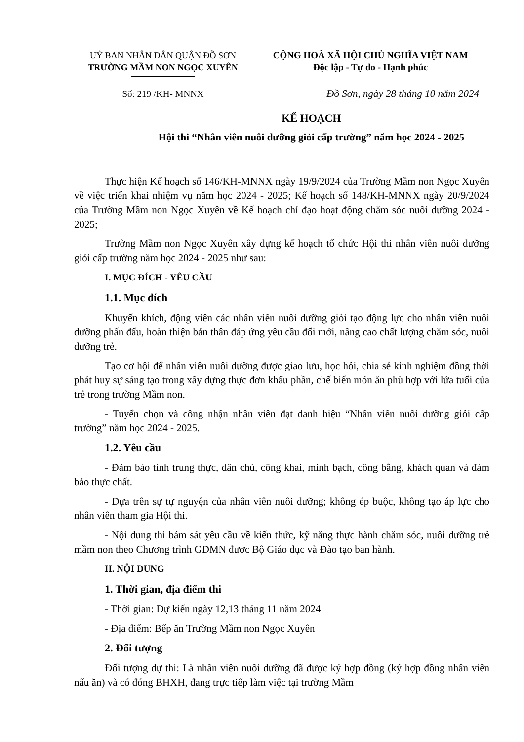UỶ BAN NHÂN DÂN QUẬN ĐỒ SƠN
TRƯỜNG MẦM NON NGỌC XUYÊN
CỘNG HOÀ XÃ HỘI CHỦ NGHĨA VIỆT NAM
Độc lập - Tự do - Hạnh phúc
Số: 219 /KH- MNNX Đồ Sơn, ngày 28 tháng 10 năm 2024
KẾ HOẠCH
Hội thi “Nhân viên nuôi dưỡng giỏi cấp trường” năm học 2024 - 2025
Thực hiện Kế hoạch số 146/KH-MNNX ngày 19/9/2024 của Trường Mầm non Ngọc Xuyên về việc triển khai nhiệm vụ năm học 2024 - 2025; Kế hoạch số 148/KH-MNNX ngày 20/9/2024 của Trường Mầm non Ngọc Xuyên về Kế hoạch chỉ đạo hoạt động chăm sóc nuôi dưỡng 2024 - 2025;
Trường Mầm non Ngọc Xuyên xây dựng kế hoạch tổ chức Hội thi nhân viên nuôi dưỡng giỏi cấp trường năm học 2024 - 2025 như sau:
I. MỤC ĐÍCH - YÊU CẦU
1.1. Mục đích
Khuyến khích, động viên các nhân viên nuôi dưỡng giỏi tạo động lực cho nhân viên nuôi dưỡng phấn đấu, hoàn thiện bản thân đáp ứng yêu cầu đổi mới, nâng cao chất lượng chăm sóc, nuôi dưỡng trẻ.
Tạo cơ hội để nhân viên nuôi dưỡng được giao lưu, học hỏi, chia sẻ kinh nghiệm đồng thời phát huy sự sáng tạo trong xây dựng thực đơn khẩu phần, chế biến món ăn phù hợp với lứa tuổi của trẻ trong trường Mầm non.
- Tuyển chọn và công nhận nhân viên đạt danh hiệu “Nhân viên nuôi dưỡng giỏi cấp trường” năm học 2024 - 2025.
1.2. Yêu cầu
- Đảm bảo tính trung thực, dân chủ, công khai, minh bạch, công bằng, khách quan và đảm bảo thực chất.
- Dựa trên sự tự nguyện của nhân viên nuôi dưỡng; không ép buộc, không tạo áp lực cho nhân viên tham gia Hội thi.
- Nội dung thi bám sát yêu cầu về kiến thức, kỹ năng thực hành chăm sóc, nuôi dưỡng trẻ mầm non theo Chương trình GDMN được Bộ Giáo dục và Đào tạo ban hành.
II. NỘI DUNG
1. Thời gian, địa điểm thi
- Thời gian: Dự kiến ngày 12,13 tháng 11 năm 2024
- Địa điểm: Bếp ăn Trường Mầm non Ngọc Xuyên
2. Đối tượng
Đối tượng dự thi: Là nhân viên nuôi dưỡng đã được ký hợp đồng (ký hợp đồng nhân viên nấu ăn) và có đóng BHXH, đang trực tiếp làm việc tại trường Mầm